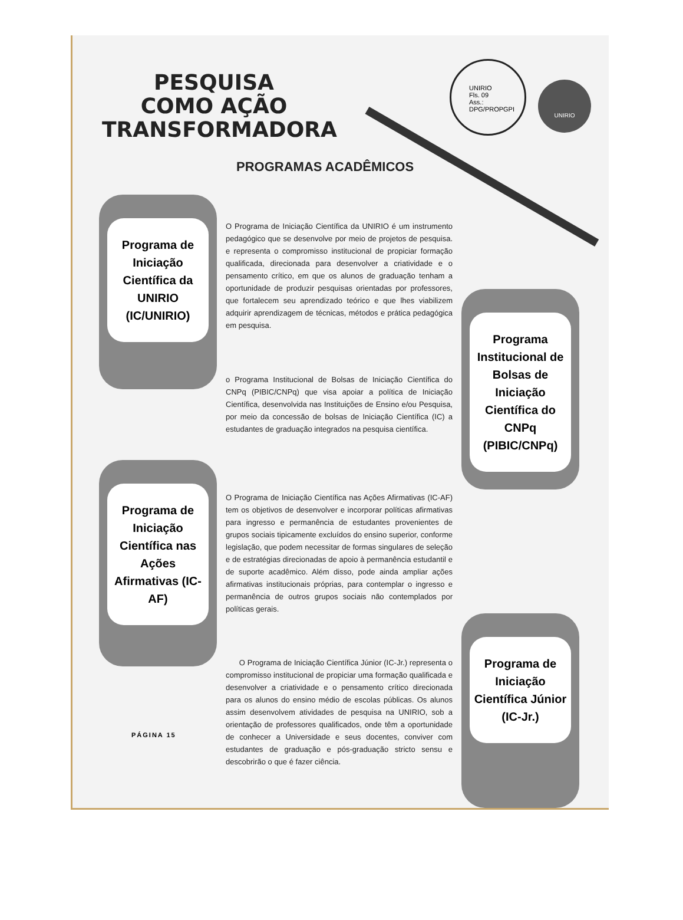PESQUISA
COMO AÇÃO
TRANSFORMADORA
UNIRIO
Fls. 09
Ass.:
DPG/PROPGPI
UNIRIO
PROGRAMAS ACADÊMICOS
Programa de Iniciação Científica da UNIRIO (IC/UNIRIO)
O Programa de Iniciação Científica da UNIRIO é um instrumento pedagógico que se desenvolve por meio de projetos de pesquisa. e representa o compromisso institucional de propiciar formação qualificada, direcionada para desenvolver a criatividade e o pensamento crítico, em que os alunos de graduação tenham a oportunidade de produzir pesquisas orientadas por professores, que fortalecem seu aprendizado teórico e que lhes viabilizem adquirir aprendizagem de técnicas, métodos e prática pedagógica em pesquisa.
Programa Institucional de Bolsas de Iniciação Científica do CNPq (PIBIC/CNPq)
o Programa Institucional de Bolsas de Iniciação Científica do CNPq (PIBIC/CNPq) que visa apoiar a política de Iniciação Científica, desenvolvida nas Instituições de Ensino e/ou Pesquisa, por meio da concessão de bolsas de Iniciação Científica (IC) a estudantes de graduação integrados na pesquisa científica.
Programa de Iniciação Científica nas Ações Afirmativas (IC-AF)
O Programa de Iniciação Científica nas Ações Afirmativas (IC-AF) tem os objetivos de desenvolver e incorporar políticas afirmativas para ingresso e permanência de estudantes provenientes de grupos sociais tipicamente excluídos do ensino superior, conforme legislação, que podem necessitar de formas singulares de seleção e de estratégias direcionadas de apoio à permanência estudantil e de suporte acadêmico. Além disso, pode ainda ampliar ações afirmativas institucionais próprias, para contemplar o ingresso e permanência de outros grupos sociais não contemplados por políticas gerais.
Programa de Iniciação Científica Júnior (IC-Jr.)
O Programa de Iniciação Científica Júnior (IC-Jr.) representa o compromisso institucional de propiciar uma formação qualificada e desenvolver a criatividade e o pensamento crítico direcionada para os alunos do ensino médio de escolas públicas. Os alunos assim desenvolvem atividades de pesquisa na UNIRIO, sob a orientação de professores qualificados, onde têm a oportunidade de conhecer a Universidade e seus docentes, conviver com estudantes de graduação e pós-graduação stricto sensu e descobrirão o que é fazer ciência.
PÁGINA 15